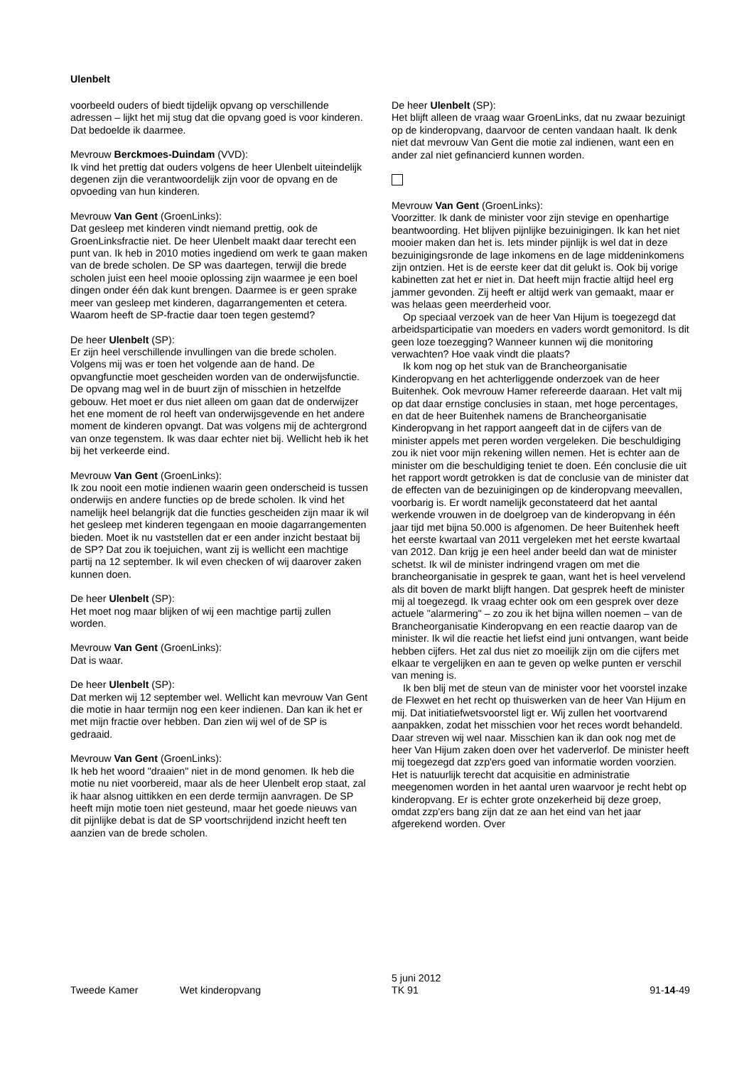Ulenbelt
voorbeeld ouders of biedt tijdelijk opvang op verschillende adressen – lijkt het mij stug dat die opvang goed is voor kinderen. Dat bedoelde ik daarmee.
Mevrouw Berckmoes-Duindam (VVD):
Ik vind het prettig dat ouders volgens de heer Ulenbelt uiteindelijk degenen zijn die verantwoordelijk zijn voor de opvang en de opvoeding van hun kinderen.
Mevrouw Van Gent (GroenLinks):
Dat gesleep met kinderen vindt niemand prettig, ook de GroenLinksfractie niet. De heer Ulenbelt maakt daar terecht een punt van. Ik heb in 2010 moties ingediend om werk te gaan maken van de brede scholen. De SP was daartegen, terwijl die brede scholen juist een heel mooie oplossing zijn waarmee je een boel dingen onder één dak kunt brengen. Daarmee is er geen sprake meer van gesleep met kinderen, dagarrangementen et cetera. Waarom heeft de SP-fractie daar toen tegen gestemd?
De heer Ulenbelt (SP):
Er zijn heel verschillende invullingen van die brede scholen. Volgens mij was er toen het volgende aan de hand. De opvangfunctie moet gescheiden worden van de onderwijsfunctie. De opvang mag wel in de buurt zijn of misschien in hetzelfde gebouw. Het moet er dus niet alleen om gaan dat de onderwijzer het ene moment de rol heeft van onderwijsgevende en het andere moment de kinderen opvangt. Dat was volgens mij de achtergrond van onze tegenstem. Ik was daar echter niet bij. Wellicht heb ik het bij het verkeerde eind.
Mevrouw Van Gent (GroenLinks):
Ik zou nooit een motie indienen waarin geen onderscheid is tussen onderwijs en andere functies op de brede scholen. Ik vind het namelijk heel belangrijk dat die functies gescheiden zijn maar ik wil het gesleep met kinderen tegengaan en mooie dagarrangementen bieden. Moet ik nu vaststellen dat er een ander inzicht bestaat bij de SP? Dat zou ik toejuichen, want zij is wellicht een machtige partij na 12 september. Ik wil even checken of wij daarover zaken kunnen doen.
De heer Ulenbelt (SP):
Het moet nog maar blijken of wij een machtige partij zullen worden.
Mevrouw Van Gent (GroenLinks):
Dat is waar.
De heer Ulenbelt (SP):
Dat merken wij 12 september wel. Wellicht kan mevrouw Van Gent die motie in haar termijn nog een keer indienen. Dan kan ik het er met mijn fractie over hebben. Dan zien wij wel of de SP is gedraaid.
Mevrouw Van Gent (GroenLinks):
Ik heb het woord "draaien" niet in de mond genomen. Ik heb die motie nu niet voorbereid, maar als de heer Ulenbelt erop staat, zal ik haar alsnog uittikken en een derde termijn aanvragen. De SP heeft mijn motie toen niet gesteund, maar het goede nieuws van dit pijnlijke debat is dat de SP voortschrijdend inzicht heeft ten aanzien van de brede scholen.
De heer Ulenbelt (SP):
Het blijft alleen de vraag waar GroenLinks, dat nu zwaar bezuinigt op de kinderopvang, daarvoor de centen vandaan haalt. Ik denk niet dat mevrouw Van Gent die motie zal indienen, want een en ander zal niet gefinancierd kunnen worden.
Mevrouw Van Gent (GroenLinks):
Voorzitter. Ik dank de minister voor zijn stevige en openhartige beantwoording. Het blijven pijnlijke bezuinigingen. Ik kan het niet mooier maken dan het is. Iets minder pijnlijk is wel dat in deze bezuinigingsronde de lage inkomens en de lage middeninkomens zijn ontzien. Het is de eerste keer dat dit gelukt is. Ook bij vorige kabinetten zat het er niet in. Dat heeft mijn fractie altijd heel erg jammer gevonden. Zij heeft er altijd werk van gemaakt, maar er was helaas geen meerderheid voor.
Op speciaal verzoek van de heer Van Hijum is toegezegd dat arbeidsparticipatie van moeders en vaders wordt gemonitord. Is dit geen loze toezegging? Wanneer kunnen wij die monitoring verwachten? Hoe vaak vindt die plaats?
Ik kom nog op het stuk van de Brancheorganisatie Kinderopvang en het achterliggende onderzoek van de heer Buitenhek. Ook mevrouw Hamer refereerde daaraan. Het valt mij op dat daar ernstige conclusies in staan, met hoge percentages, en dat de heer Buitenhek namens de Brancheorganisatie Kinderopvang in het rapport aangeeft dat in de cijfers van de minister appels met peren worden vergeleken. Die beschuldiging zou ik niet voor mijn rekening willen nemen. Het is echter aan de minister om die beschuldiging teniet te doen. Eén conclusie die uit het rapport wordt getrokken is dat de conclusie van de minister dat de effecten van de bezuinigingen op de kinderopvang meevallen, voorbarig is. Er wordt namelijk geconstateerd dat het aantal werkende vrouwen in de doelgroep van de kinderopvang in één jaar tijd met bijna 50.000 is afgenomen. De heer Buitenhek heeft het eerste kwartaal van 2011 vergeleken met het eerste kwartaal van 2012. Dan krijg je een heel ander beeld dan wat de minister schetst. Ik wil de minister indringend vragen om met die brancheorganisatie in gesprek te gaan, want het is heel vervelend als dit boven de markt blijft hangen. Dat gesprek heeft de minister mij al toegezegd. Ik vraag echter ook om een gesprek over deze actuele "alarmering" – zo zou ik het bijna willen noemen – van de Brancheorganisatie Kinderopvang en een reactie daarop van de minister. Ik wil die reactie het liefst eind juni ontvangen, want beide hebben cijfers. Het zal dus niet zo moeilijk zijn om die cijfers met elkaar te vergelijken en aan te geven op welke punten er verschil van mening is.
Ik ben blij met de steun van de minister voor het voorstel inzake de Flexwet en het recht op thuiswerken van de heer Van Hijum en mij. Dat initiatiefwetsvoorstel ligt er. Wij zullen het voortvarend aanpakken, zodat het misschien voor het reces wordt behandeld. Daar streven wij wel naar. Misschien kan ik dan ook nog met de heer Van Hijum zaken doen over het vaderverlof. De minister heeft mij toegezegd dat zzp'ers goed van informatie worden voorzien. Het is natuurlijk terecht dat acquisitie en administratie meegenomen worden in het aantal uren waarvoor je recht hebt op kinderopvang. Er is echter grote onzekerheid bij deze groep, omdat zzp'ers bang zijn dat ze aan het eind van het jaar afgerekend worden. Over
Tweede Kamer Wet kinderopvang
5 juni 2012
TK 91
91-14-49